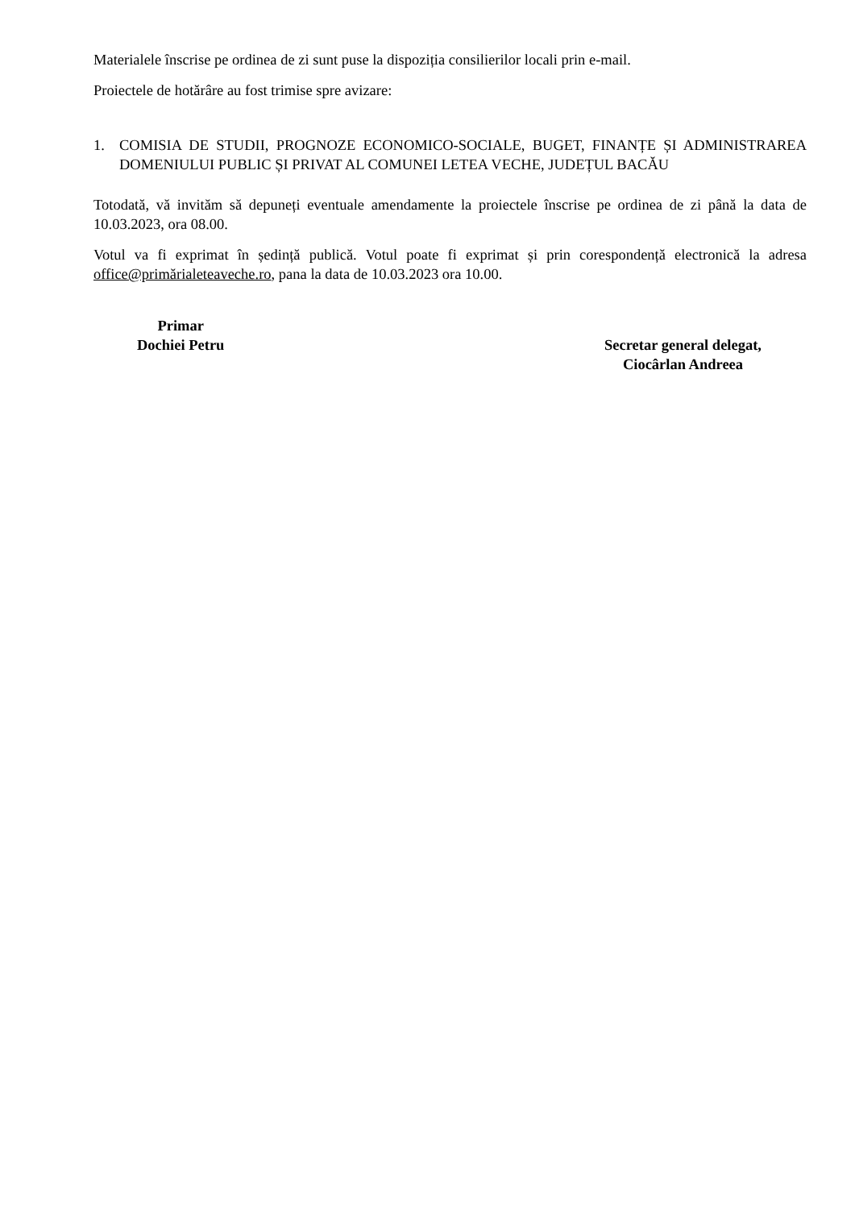Materialele înscrise pe ordinea de zi sunt puse la dispoziția consilierilor locali prin e-mail.
Proiectele de hotărâre au fost trimise spre avizare:
1. COMISIA DE STUDII, PROGNOZE ECONOMICO-SOCIALE, BUGET, FINANȚE ȘI ADMINISTRAREA DOMENIULUI PUBLIC ȘI PRIVAT AL COMUNEI LETEA VECHE, JUDEȚUL BACĂU
Totodată, vă invităm să depuneți eventuale amendamente la proiectele înscrise pe ordinea de zi până la data de 10.03.2023, ora 08.00.
Votul va fi exprimat în ședință publică. Votul poate fi exprimat și prin corespondență electronică la adresa office@primărialeteaveche.ro, pana la data de 10.03.2023 ora 10.00.
Primar
Dochiei Petru
Secretar general delegat,
Ciocârlan Andreea